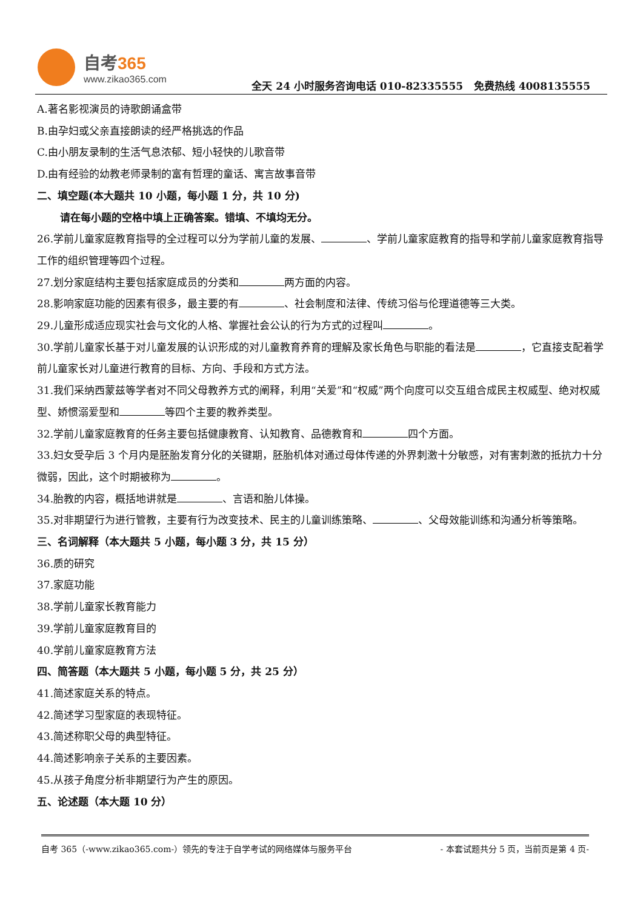自考365
www.zikao365.com
全天 24 小时服务咨询电话 010-82335555 免费热线 4008135555
A.著名影视演员的诗歌朗诵盒带
B.由孕妇或父亲直接朗读的经严格挑选的作品
C.由小朋友录制的生活气息浓郁、短小轻快的儿歌音带
D.由有经验的幼教老师录制的富有哲理的童话、寓言故事音带
二、填空题(本大题共 10 小题，每小题 1 分，共 10 分)
请在每小题的空格中填上正确答案。错填、不填均无分。
26.学前儿童家庭教育指导的全过程可以分为学前儿童的发展、 、学前儿童家庭教育的指导和学前儿童家庭教育指导工作的组织管理等四个过程。
27.划分家庭结构主要包括家庭成员的分类和 两方面的内容。
28.影响家庭功能的因素有很多，最主要的有 、社会制度和法律、传统习俗与伦理道德等三大类。
29.儿童形成适应现实社会与文化的人格、掌握社会公认的行为方式的过程叫 。
30.学前儿童家长基于对儿童发展的认识形成的对儿童教育养育的理解及家长角色与职能的看法是 ，它直接支配着学前儿童家长对儿童进行教育的目标、方向、手段和方式方法。
31.我们采纳西蒙兹等学者对不同父母教养方式的阐释，利用“关爱”和“权威”两个向度可以交互组合成民主权威型、绝对权威型、娇惯溺爱型和 等四个主要的教养类型。
32.学前儿童家庭教育的任务主要包括健康教育、认知教育、品德教育和 四个方面。
33.妇女受孕后 3 个月内是胚胎发育分化的关键期，胚胎机体对通过母体传递的外界刺激十分敏感，对有害刺激的抵抗力十分微弱，因此，这个时期被称为 。
34.胎教的内容，概括地讲就是 、言语和胎儿体操。
35.对非期望行为进行管教，主要有行为改变技术、民主的儿童训练策略、 、父母效能训练和沟通分析等策略。
三、名词解释（本大题共 5 小题，每小题 3 分，共 15 分）
36.质的研究
37.家庭功能
38.学前儿童家长教育能力
39.学前儿童家庭教育目的
40.学前儿童家庭教育方法
四、简答题（本大题共 5 小题，每小题 5 分，共 25 分）
41.简述家庭关系的特点。
42.简述学习型家庭的表现特征。
43.简述称职父母的典型特征。
44.简述影响亲子关系的主要因素。
45.从孩子角度分析非期望行为产生的原因。
五、论述题（本大题 10 分）
自考 365（-www.zikao365.com-）领先的专注于自学考试的网络媒体与服务平台 - 本套试题共分 5 页，当前页是第 4 页-